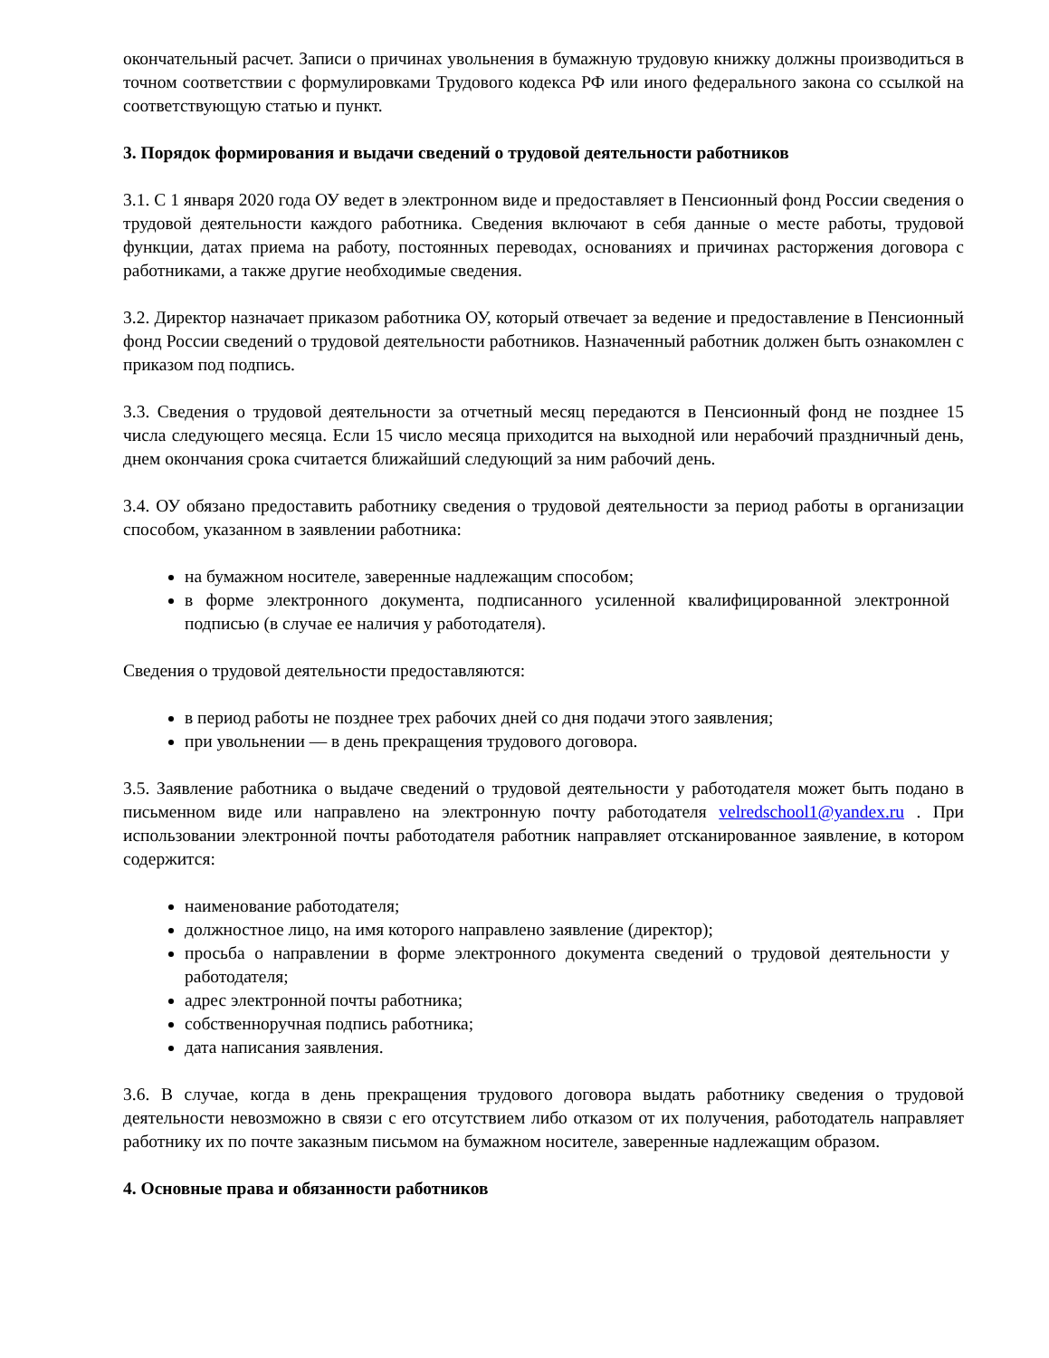окончательный расчет. Записи о причинах увольнения в бумажную трудовую книжку должны производиться в точном соответствии с формулировками Трудового кодекса РФ или иного федерального закона со ссылкой на соответствующую статью и пункт.
3. Порядок формирования и выдачи сведений о трудовой деятельности работников
3.1. С 1 января 2020 года ОУ ведет в электронном виде и предоставляет в Пенсионный фонд России сведения о трудовой деятельности каждого работника. Сведения включают в себя данные о месте работы, трудовой функции, датах приема на работу, постоянных переводах, основаниях и причинах расторжения договора с работниками, а также другие необходимые сведения.
3.2. Директор назначает приказом работника ОУ, который отвечает за ведение и предоставление в Пенсионный фонд России сведений о трудовой деятельности работников. Назначенный работник должен быть ознакомлен с приказом под подпись.
3.3. Сведения о трудовой деятельности за отчетный месяц передаются в Пенсионный фонд не позднее 15 числа следующего месяца. Если 15 число месяца приходится на выходной или нерабочий праздничный день, днем окончания срока считается ближайший следующий за ним рабочий день.
3.4. ОУ обязано предоставить работнику сведения о трудовой деятельности за период работы в организации способом, указанном в заявлении работника:
на бумажном носителе, заверенные надлежащим способом;
в форме электронного документа, подписанного усиленной квалифицированной электронной подписью (в случае ее наличия у работодателя).
Сведения о трудовой деятельности предоставляются:
в период работы не позднее трех рабочих дней со дня подачи этого заявления;
при увольнении — в день прекращения трудового договора.
3.5. Заявление работника о выдаче сведений о трудовой деятельности у работодателя может быть подано в письменном виде или направлено на электронную почту работодателя velredschool1@yandex.ru . При использовании электронной почты работодателя работник направляет отсканированное заявление, в котором содержится:
наименование работодателя;
должностное лицо, на имя которого направлено заявление (директор);
просьба о направлении в форме электронного документа сведений о трудовой деятельности у работодателя;
адрес электронной почты работника;
собственноручная подпись работника;
дата написания заявления.
3.6. В случае, когда в день прекращения трудового договора выдать работнику сведения о трудовой деятельности невозможно в связи с его отсутствием либо отказом от их получения, работодатель направляет работнику их по почте заказным письмом на бумажном носителе, заверенные надлежащим образом.
4. Основные права и обязанности работников